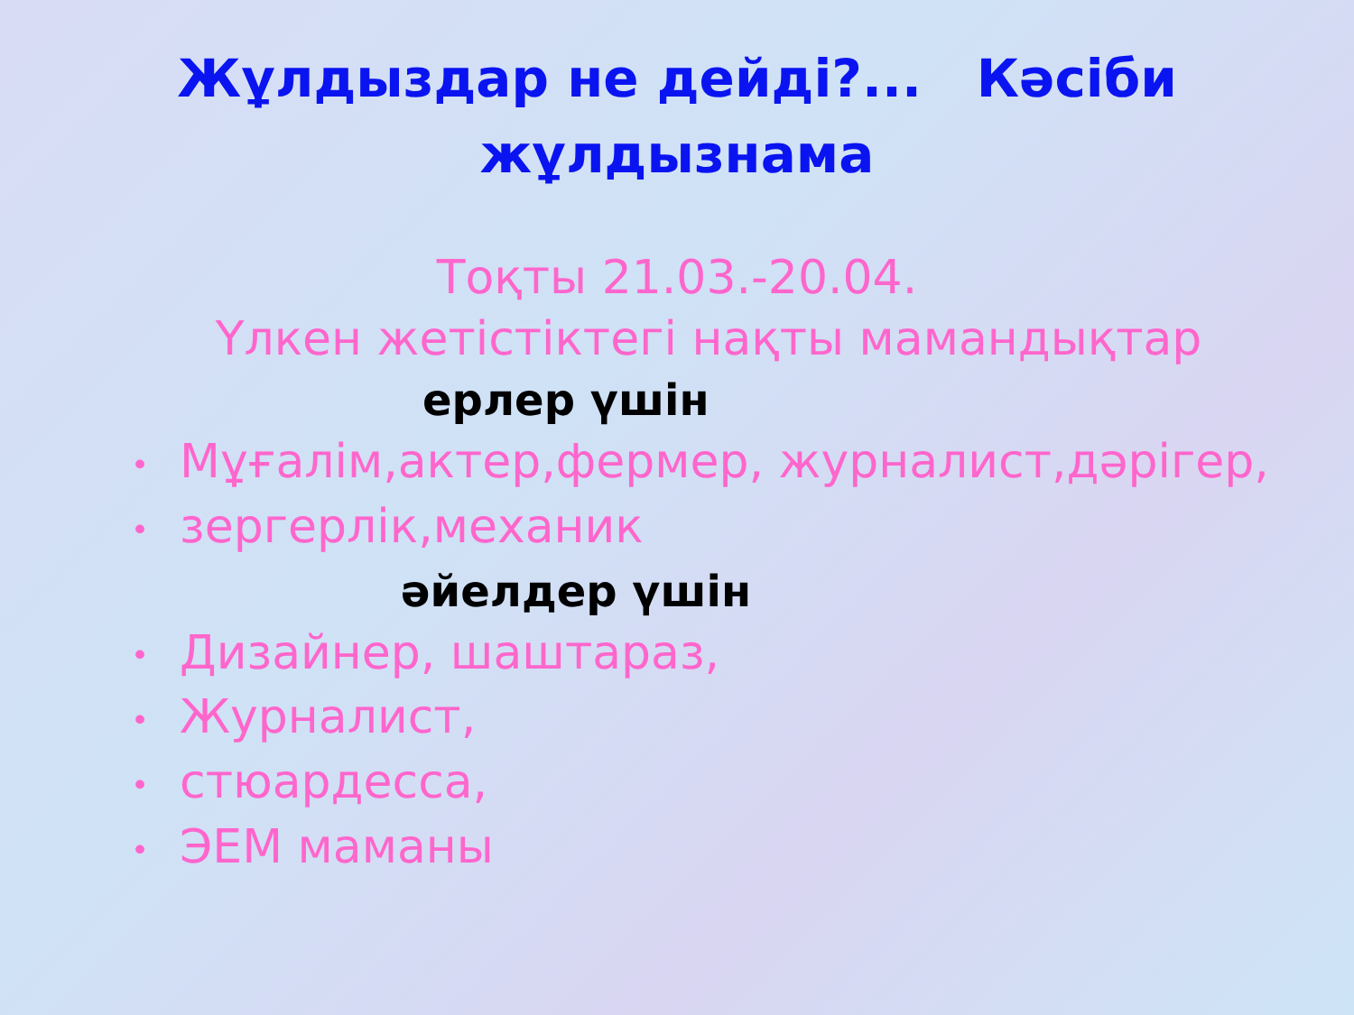Жұлдыздар не дейді?... Кәсіби жұлдызнама
Тоқты 21.03.-20.04.
Үлкен жетістіктегі нақты мамандықтар
ерлер үшін
• Мұғалім,актер,фермер, журналист,дәрігер,
• зергерлік,механик
әйелдер үшін
• Дизайнер, шаштараз,
• Журналист,
• стюардесса,
• ЭЕМ маманы